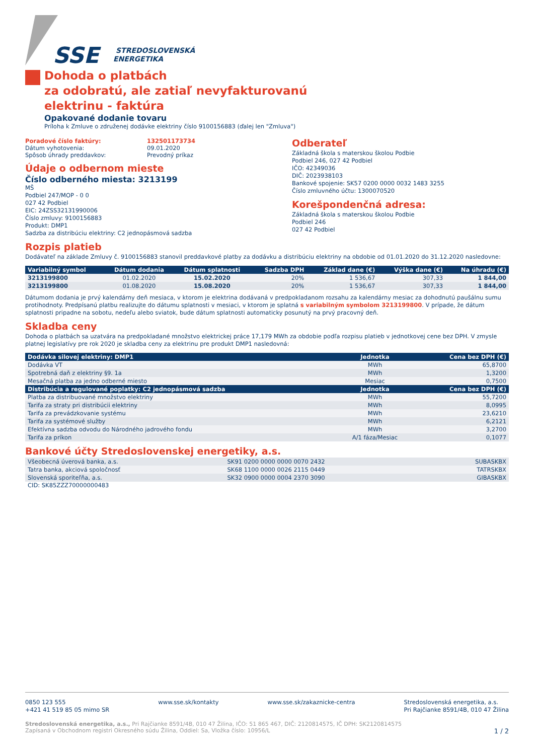SSE
STREDOSLOVENSKÁ
ENERGETIKA
Dohoda o platbách
za odobratú, ale zatiaľ nevyfakturovanú
elektrinu - faktúra
Opakované dodanie tovaru
Príloha k Zmluve o združenej dodávke elektriny číslo 9100156883 (ďalej len "Zmluva")
Poradové číslo faktúry:
Dátum vyhotovenia:
Spôsob úhrady preddavkov:
132501173734
09.01.2020
Prevodný príkaz
Údaje o odbernom mieste
Číslo odberného miesta: 3213199
MŠ
Podbiel 247/MOP - 0 0
027 42 Podbiel
EIC: 24ZSS32131990006
Číslo zmluvy: 9100156883
Produkt: DMP1
Sadzba za distribúciu elektriny: C2 jednopásmová sadzba
Odberateľ
Základná škola s materskou školou Podbie
Podbiel 246, 027 42 Podbiel
IČO: 42349036
DIČ: 2023938103
Bankové spojenie: SK57 0200 0000 0032 1483 3255
Číslo zmluvného účtu: 1300070520
Korešpondenčná adresa:
Základná škola s materskou školou Podbie
Podbiel 246
027 42 Podbiel
Rozpis platieb
Dodávateľ na základe Zmluvy č. 9100156883 stanovil preddavkové platby za dodávku a distribúciu elektriny na obdobie od 01.01.2020 do 31.12.2020 nasledovne:
| Variabilný symbol | Dátum dodania | Dátum splatnosti | Sadzba DPH | Základ dane (€) | Výška dane (€) | Na úhradu (€) |
| --- | --- | --- | --- | --- | --- | --- |
| 3213199800 | 01.02.2020 | 15.02.2020 | 20% | 1 536,67 | 307,33 | 1 844,00 |
| 3213199800 | 01.08.2020 | 15.08.2020 | 20% | 1 536,67 | 307,33 | 1 844,00 |
Dátumom dodania je prvý kalendárny deň mesiaca, v ktorom je elektrina dodávaná v predpokladanom rozsahu za kalendárny mesiac za dohodnutú paušálnu sumu protihodnoty. Predpísanú platbu realizujte do dátumu splatnosti v mesiaci, v ktorom je splatná s variabilným symbolom 3213199800. V prípade, že dátum splatnosti pripadne na sobotu, nedeľu alebo sviatok, bude dátum splatnosti automaticky posunutý na prvý pracovný deň.
Skladba ceny
Dohoda o platbách sa uzatvára na predpokladané množstvo elektrickej práce 17,179 MWh za obdobie podľa rozpisu platieb v jednotkovej cene bez DPH. V zmysle platnej legislatívy pre rok 2020 je skladba ceny za elektrinu pre produkt DMP1 nasledovná:
| Dodávka silovej elektriny: DMP1 | Jednotka | Cena bez DPH (€) |
| --- | --- | --- |
| Dodávka VT | MWh | 65,8700 |
| Spotrebná daň z elektriny §9. 1a | MWh | 1,3200 |
| Mesačná platba za jedno odberné miesto | Mesiac | 0,7500 |
| Distribúcia a regulované poplatky: C2 jednopásmová sadzba | Jednotka | Cena bez DPH (€) |
| Platba za distribuované množstvo elektriny | MWh | 55,7200 |
| Tarifa za straty pri distribúcii elektriny | MWh | 8,0995 |
| Tarifa za prevádzkovanie systému | MWh | 23,6210 |
| Tarifa za systémové služby | MWh | 6,2121 |
| Efektívna sadzba odvodu do Národného jadrového fondu | MWh | 3,2700 |
| Tarifa za príkon | A/1 fáza/Mesiac | 0,1077 |
Bankové účty Stredoslovenskej energetiky, a.s.
| Všeobecná úverová banka, a.s. | SK91 0200 0000 0000 0070 2432 | SUBASKBX |
| Tatra banka, akciová spoločnosť | SK68 1100 0000 0026 2115 0449 | TATRSKBX |
| Slovenská sporiteľňa, a.s. | SK32 0900 0000 0004 2370 3090 | GIBASKBX |
CID: SK85ZZZ70000000483
0850 123 555
+421 41 519 85 05 mimo SR
www.sse.sk/kontakty www.sse.sk/zakaznicke-centra Stredoslovenská energetika, a.s.
Pri Rajčianke 8591/4B, 010 47 Žilina
Stredoslovenská energetika, a.s., Pri Rajčianke 8591/4B, 010 47 Žilina, IČO: 51 865 467, DIČ: 2120814575, IČ DPH: SK2120814575
Zapísaná v Obchodnom registri Okresného súdu Žilina, Oddiel: Sa, Vložka číslo: 10956/L 1 / 2